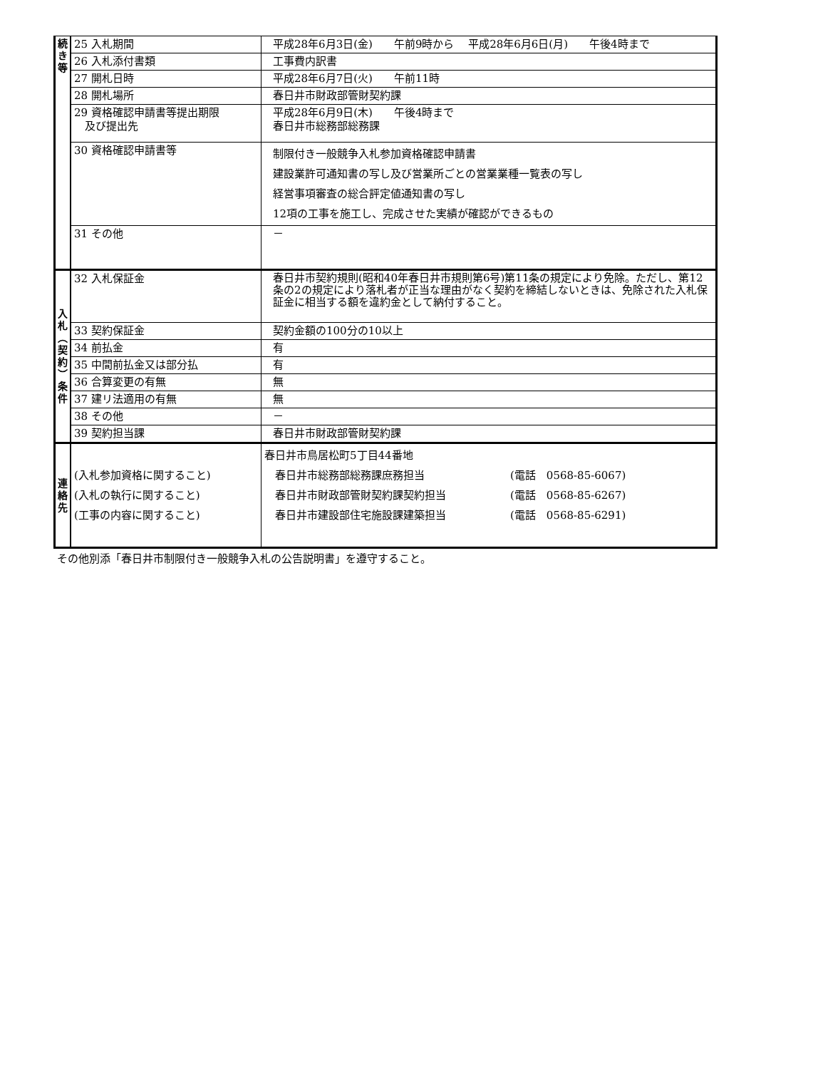| 続 き 等 | 25 入札期間 | 平成28年6月3日(金) 午前9時から 平成28年6月6日(月) 午後4時まで |
| | 26 入札添付書類 | 工事費内訳書 |
| | 27 開札日時 | 平成28年6月7日(火) 午前11時 |
| | 28 開札場所 | 春日井市財政部管財契約課 |
| | 29 資格確認申請書等提出期限 及び提出先 | 平成28年6月9日(木) 午後4時まで 春日井市総務部総務課 |
| | 30 資格確認申請書等 | 制限付き一般競争入札参加資格確認申請書 建設業許可通知書の写し及び営業所ごとの営業業種一覧表の写し 経営事項審査の総合評定値通知書の写し 12項の工事を施工し、完成させた実績が確認ができるもの |
| | 31 その他 | － |
| 入 札 ︵ 契 約 ︶ 条 件 | 32 入札保証金 | 春日井市契約規則(昭和40年春日井市規則第6号)第11条の規定により免除。ただし、第12条の2の規定により落札者が正当な理由がなく契約を締結しないときは、免除された入札保証金に相当する額を違約金として納付すること。 |
| | 33 契約保証金 | 契約金額の100分の10以上 |
| | 34 前払金 | 有 |
| | 35 中間前払金又は部分払 | 有 |
| | 36 合算変更の有無 | 無 |
| | 37 建リ法適用の有無 | 無 |
| | 38 その他 | － |
| | 39 契約担当課 | 春日井市財政部管財契約課 |
| 連 絡 先 | (入札参加資格に関すること) (入札の執行に関すること) (工事の内容に関すること) | 春日井市鳥居松町5丁目44番地 春日井市総務部総務課庶務担当 (電話 0568-85-6067) 春日井市財政部管財契約課契約担当 (電話 0568-85-6267) 春日井市建設部住宅施設課建築担当 (電話 0568-85-6291) |
その他別添「春日井市制限付き一般競争入札の公告説明書」を遵守すること。